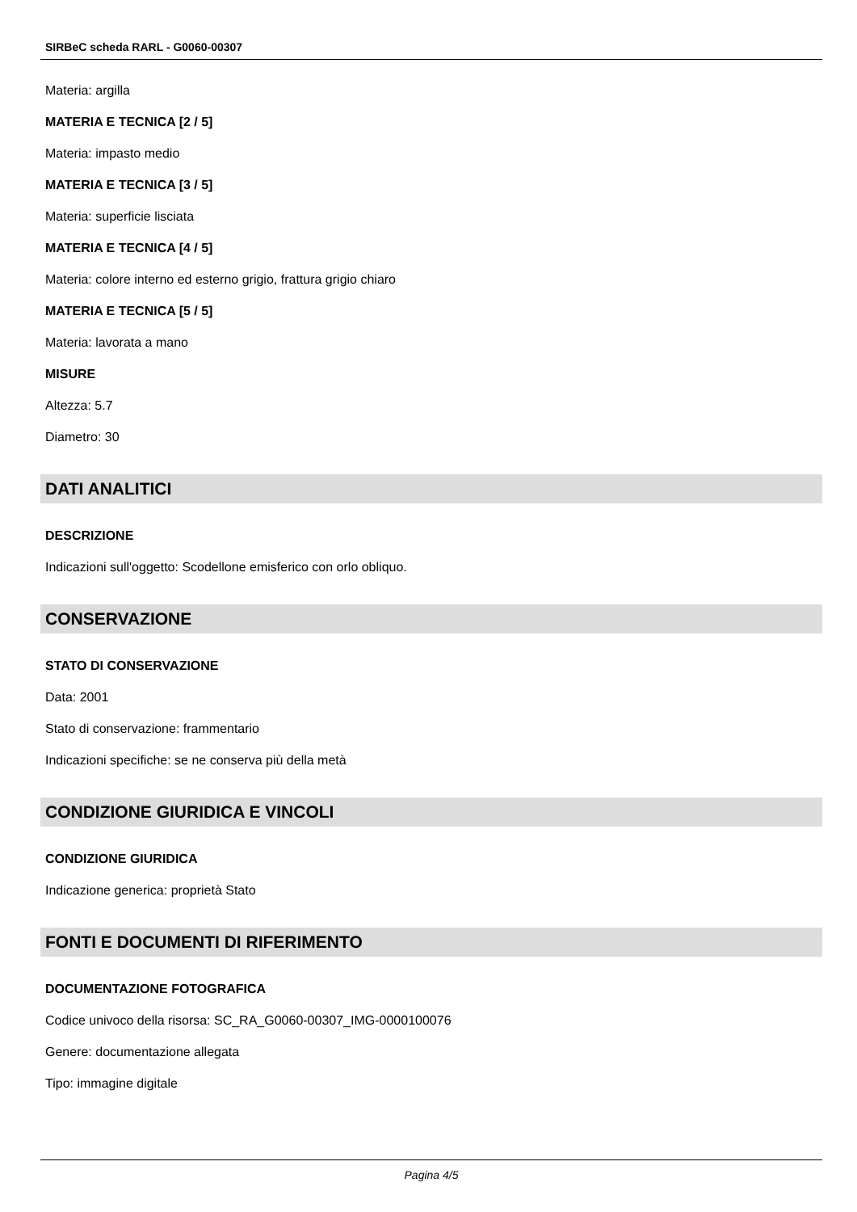SIRBeC scheda RARL - G0060-00307
Materia: argilla
MATERIA E TECNICA [2 / 5]
Materia: impasto medio
MATERIA E TECNICA [3 / 5]
Materia: superficie lisciata
MATERIA E TECNICA [4 / 5]
Materia: colore interno ed esterno grigio, frattura grigio chiaro
MATERIA E TECNICA [5 / 5]
Materia: lavorata a mano
MISURE
Altezza: 5.7
Diametro: 30
DATI ANALITICI
DESCRIZIONE
Indicazioni sull'oggetto: Scodellone emisferico con orlo obliquo.
CONSERVAZIONE
STATO DI CONSERVAZIONE
Data: 2001
Stato di conservazione: frammentario
Indicazioni specifiche: se ne conserva più della metà
CONDIZIONE GIURIDICA E VINCOLI
CONDIZIONE GIURIDICA
Indicazione generica: proprietà Stato
FONTI E DOCUMENTI DI RIFERIMENTO
DOCUMENTAZIONE FOTOGRAFICA
Codice univoco della risorsa: SC_RA_G0060-00307_IMG-0000100076
Genere: documentazione allegata
Tipo: immagine digitale
Pagina 4/5